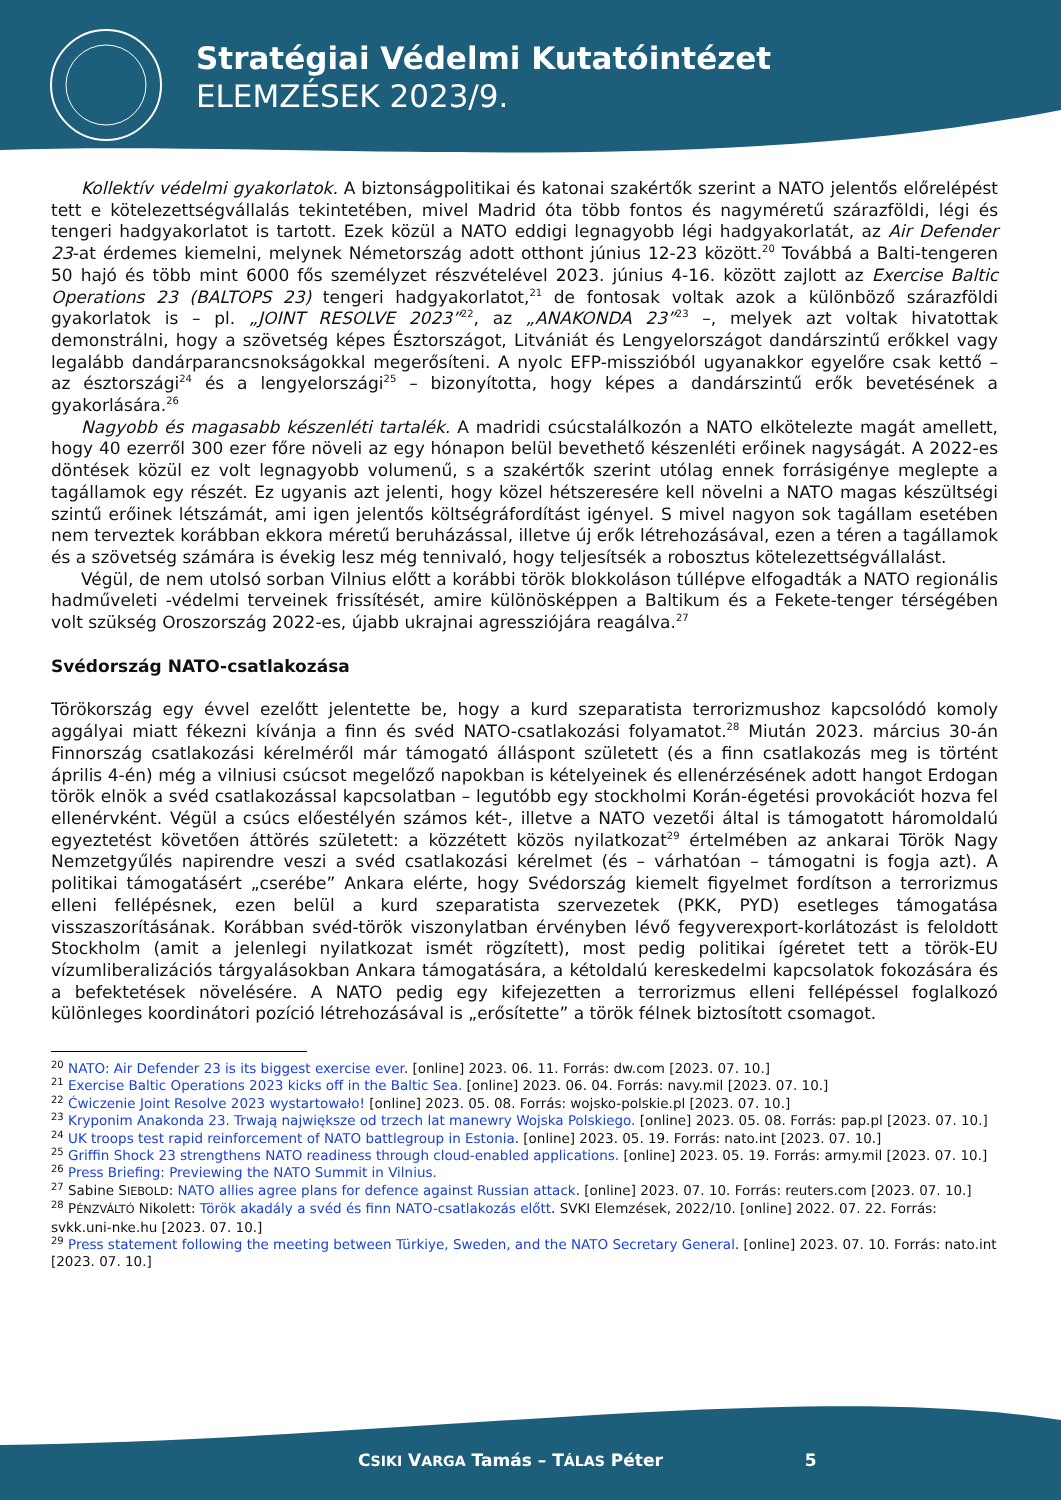Stratégiai Védelmi Kutatóintézet
ELEMZÉSEK 2023/9.
Kollektív védelmi gyakorlatok. A biztonságpolitikai és katonai szakértők szerint a NATO jelentős előrelépést tett e kötelezettségvállalás tekintetében, mivel Madrid óta több fontos és nagyméretű szárazföldi, légi és tengeri hadgyakorlatot is tartott. Ezek közül a NATO eddigi legnagyobb légi hadgyakorlatát, az Air Defender 23-at érdemes kiemelni, melynek Németország adott otthont június 12-23 között.<sup>20</sup> Továbbá a Balti-tengeren 50 hajó és több mint 6000 fős személyzet részvételével 2023. június 4-16. között zajlott az Exercise Baltic Operations 23 (BALTOPS 23) tengeri hadgyakorlatot,<sup>21</sup> de fontosak voltak azok a különböző szárazföldi gyakorlatok is – pl. „JOINT RESOLVE 2023”<sup>22</sup>, az „ANAKONDA 23”<sup>23</sup> –, melyek azt voltak hivatottak demonstrálni, hogy a szövetség képes Észtországot, Litvániát és Lengyelországot dandárszintű erőkkel vagy legalább dandárparancsnokságokkal megerősíteni. A nyolc EFP-misszióból ugyanakkor egyelőre csak kettő – az észtországi<sup>24</sup> és a lengyelországi<sup>25</sup> – bizonyította, hogy képes a dandárszintű erők bevetésének a gyakorlására.<sup>26</sup>
Nagyobb és magasabb készenléti tartalék. A madridi csúcstalálkozón a NATO elkötelezte magát amellett, hogy 40 ezerről 300 ezer főre növeli az egy hónapon belül bevethető készenléti erőinek nagyságát. A 2022-es döntések közül ez volt legnagyobb volumenű, s a szakértők szerint utólag ennek forrásigénye meglepte a tagállamok egy részét. Ez ugyanis azt jelenti, hogy közel hétszeresére kell növelni a NATO magas készültségi szintű erőinek létszámát, ami igen jelentős költségráfordítást igényel. S mivel nagyon sok tagállam esetében nem terveztek korábban ekkora méretű beruházással, illetve új erők létrehozásával, ezen a téren a tagállamok és a szövetség számára is évekig lesz még tennivaló, hogy teljesítsék a robosztus kötelezettségvállalást.
Végül, de nem utolsó sorban Vilnius előtt a korábbi török blokkoláson túllépve elfogadták a NATO regionális hadműveleti -védelmi terveinek frissítését, amire különösképpen a Baltikum és a Fekete-tenger térségében volt szükség Oroszország 2022-es, újabb ukrajnai agressziójára reagálva.<sup>27</sup>
Svédország NATO-csatlakozása
Törökország egy évvel ezelőtt jelentette be, hogy a kurd szeparatista terrorizmushoz kapcsolódó komoly aggályai miatt fékezni kívánja a finn és svéd NATO-csatlakozási folyamatot.<sup>28</sup> Miután 2023. március 30-án Finnország csatlakozási kérelméről már támogató álláspont született (és a finn csatlakozás meg is történt április 4-én) még a vilniusi csúcsot megelőző napokban is kételyeinek és ellenérzésének adott hangot Erdogan török elnök a svéd csatlakozással kapcsolatban – legutóbb egy stockholmi Korán-égetési provokációt hozva fel ellenérvként. Végül a csúcs előestélyén számos két-, illetve a NATO vezetői által is támogatott háromoldalú egyeztetést követően áttörés született: a közzétett közös nyilatkozat<sup>29</sup> értelmében az ankarai Török Nagy Nemzetgyűlés napirendre veszi a svéd csatlakozási kérelmet (és – várhatóan – támogatni is fogja azt). A politikai támogatásért „cserébe” Ankara elérte, hogy Svédország kiemelt figyelmet fordítson a terrorizmus elleni fellépésnek, ezen belül a kurd szeparatista szervezetek (PKK, PYD) esetleges támogatása visszaszorításának. Korábban svéd-török viszonylatban érvényben lévő fegyverexport-korlátozást is feloldott Stockholm (amit a jelenlegi nyilatkozat ismét rögzített), most pedig politikai ígéretet tett a török-EU vízumliberalizációs tárgyalásokban Ankara támogatására, a kétoldalú kereskedelmi kapcsolatok fokozására és a befektetések növelésére. A NATO pedig egy kifejezetten a terrorizmus elleni fellépéssel foglalkozó különleges koordinátori pozíció létrehozásával is „erősítette” a török félnek biztosított csomagot.
<sup>20</sup> NATO: Air Defender 23 is its biggest exercise ever. [online] 2023. 06. 11. Forrás: dw.com [2023. 07. 10.]
<sup>21</sup> Exercise Baltic Operations 2023 kicks off in the Baltic Sea. [online] 2023. 06. 04. Forrás: navy.mil [2023. 07. 10.]
<sup>22</sup> Ćwiczenie Joint Resolve 2023 wystartowało! [online] 2023. 05. 08. Forrás: wojsko-polskie.pl [2023. 07. 10.]
<sup>23</sup> Kryponim Anakonda 23. Trwają największe od trzech lat manewry Wojska Polskiego. [online] 2023. 05. 08. Forrás: pap.pl [2023. 07. 10.]
<sup>24</sup> UK troops test rapid reinforcement of NATO battlegroup in Estonia. [online] 2023. 05. 19. Forrás: nato.int [2023. 07. 10.]
<sup>25</sup> Griffin Shock 23 strengthens NATO readiness through cloud-enabled applications. [online] 2023. 05. 19. Forrás: army.mil [2023. 07. 10.]
<sup>26</sup> Press Briefing: Previewing the NATO Summit in Vilnius.
<sup>27</sup> Sabine SIEBOLD: NATO allies agree plans for defence against Russian attack. [online] 2023. 07. 10. Forrás: reuters.com [2023. 07. 10.]
<sup>28</sup> PÉNZVÁLTÓ Nikolett: Török akadály a svéd és finn NATO-csatlakozás előtt. SVKI Elemzések, 2022/10. [online] 2022. 07. 22. Forrás: svkk.uni-nke.hu [2023. 07. 10.]
<sup>29</sup> Press statement following the meeting between Türkiye, Sweden, and the NATO Secretary General. [online] 2023. 07. 10. Forrás: nato.int [2023. 07. 10.]
CSIKI VARGA Tamás – TÁLAS Péter 5